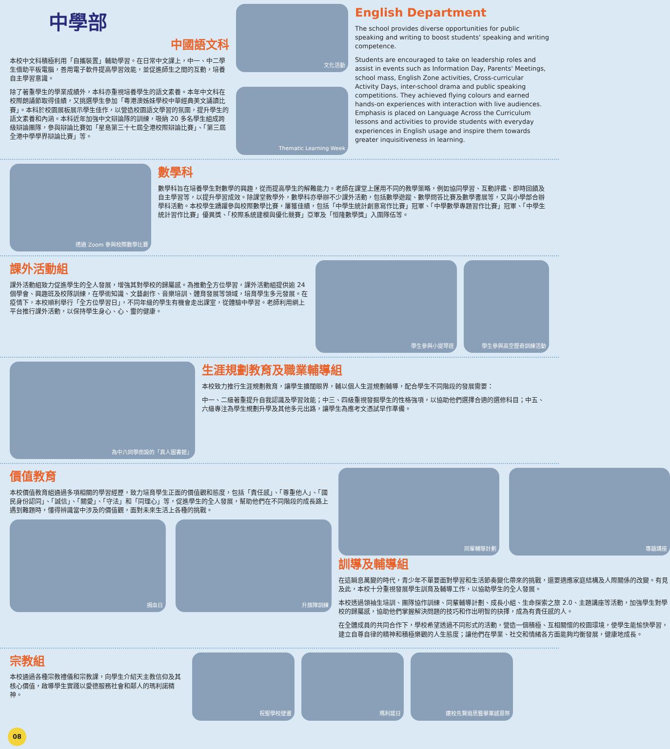中學部
中國語文科
本校中文科積極利用「自攜裝置」輔助學習。在日常中文課上，中一、中二學生借助平板電腦，善用電子軟件提高學習效能，並促進師生之間的互動，培養自主學習意識。
除了著重學生的學業成績外，本科亦重視培養學生的語文素養。本年中文科在校際朗誦節取得佳績，又挑選學生參加「粵港澳姊妹學校中華經典美文誦讀比賽」。本科於校園展板展示學生佳作，以營造校園語文學習的氛圍，提升學生的語文素養和內涵。本科近年加強中文辯論隊的訓練，吸納 20 多名學生組成跨級辯論團隊，參與辯論比賽如「星島第三十七屆全港校際辯論比賽」、「第三屆全港中學學界辯論比賽」等。
文化活動
Thematic Learning Week
English Department
The school provides diverse opportunities for public speaking and writing to boost students' speaking and writing competence.
Students are encouraged to take on leadership roles and assist in events such as Information Day, Parents' Meetings, school mass, English Zone activities, Cross-curricular Activity Days, inter-school drama and public speaking competitions. They achieved flying colours and earned hands-on experiences with interaction with live audiences. Emphasis is placed on Language Across the Curriculum lessons and activities to provide students with everyday experiences in English usage and inspire them towards greater inquisitiveness in learning.
透過 Zoom 參與校際數學比賽
數學科
數學科旨在培養學生對數學的興趣，從而提高學生的解難能力。老師在課堂上運用不同的教學策略，例如協同學習、互動評鑑、即時回饋及自主學習等，以提升學習成效。除課堂教學外，數學科亦舉辦不少課外活動，包括數學遊蹤、數學問答比賽及數學書展等，又與小學部合辦學科活動。本校學生踴躍參與校際數學比賽，屢獲佳績，包括「中學生統計創意寫作比賽」冠軍、「中學數學專題習作比賽」冠軍、「中學生統計習作比賽」優異獎、「校際系統建模與優化競賽」亞軍及「恒隆數學獎」入圍隊伍等。
課外活動組
課外活動組致力促進學生的全人發展，增強其對學校的歸屬感。為推動全方位學習，課外活動組提供逾 24 個學會、興趣班及校隊訓練，在學術知識、文藝創作、音樂培訓、體育發展等領域，培育學生多元發展。在疫情下，本校順利舉行「全方位學習日」，不同年級的學生有機會走出課室，從體驗中學習。老師利用網上平台推行課外活動，以保持學生身心、心、靈的健康。
學生參與小提琴班 學生參與高空歷奇訓練活動
為中六同學而設的「真人圖書館」
生涯規劃教育及職業輔導組
本校致力推行生涯規劃教育，讓學生擴闊眼界，輔以個人生涯規劃輔導，配合學生不同階段的發展需要：
中一、二級著重提升自我認識及學習效能；中三、四級重視發掘學生的性格強項，以協助他們選擇合適的選修科目；中五、六級專注為學生規劃升學及其他多元出路，讓學生為應考文憑試早作準備。
價值教育
本校價值教育組通過多項相關的學習經歷，致力培育學生正面的價值觀和態度，包括「責任感」、「尊重他人」、「國民身份認同」、「誠信」、「關愛」、「守法」和「同理心」等，促進學生的全人發展，幫助他們在不同階段的成長路上遇到難題時，懂得辨識當中涉及的價值觀，面對未來生活上各種的挑戰。
捐血日 升旗隊訓練
同輩輔導計劃 專題講座
訓導及輔導組
在這瞬息萬變的時代，青少年不單要面對學習和生活節奏變化帶來的挑戰，還要適應家庭結構及人際關係的改變。有見及此，本校十分重視發展學生訓育及輔導工作，以協助學生的全人發展。
本校透過領袖生培訓、團隊協作訓練、同輩輔導計劃、成長小組、生命探索之旅 2.0、主題講座等活動，加強學生對學校的歸屬感，協助他們掌握解決問題的技巧和作出明智的抉擇，成為有責任感的人。
在全體成員的共同合作下，學校希望透過不同形式的活動，營造一個積極、互相關懷的校園環境，使學生能愉快學習，建立自尊自律的精神和積極樂觀的人生態度；讓他們在學業、社交和情緒各方面能夠均衡發展，健康地成長。
宗教組
本校通過各種宗教禮儀和宗教課，向學生介紹天主教信仰及其核心價值，啟導學生實踐以愛德服務社會和鄰人的瑪利諾精神。
祝聖學校壁畫 瑪利諾日 建校先賢追思暨畢業感恩祭
08